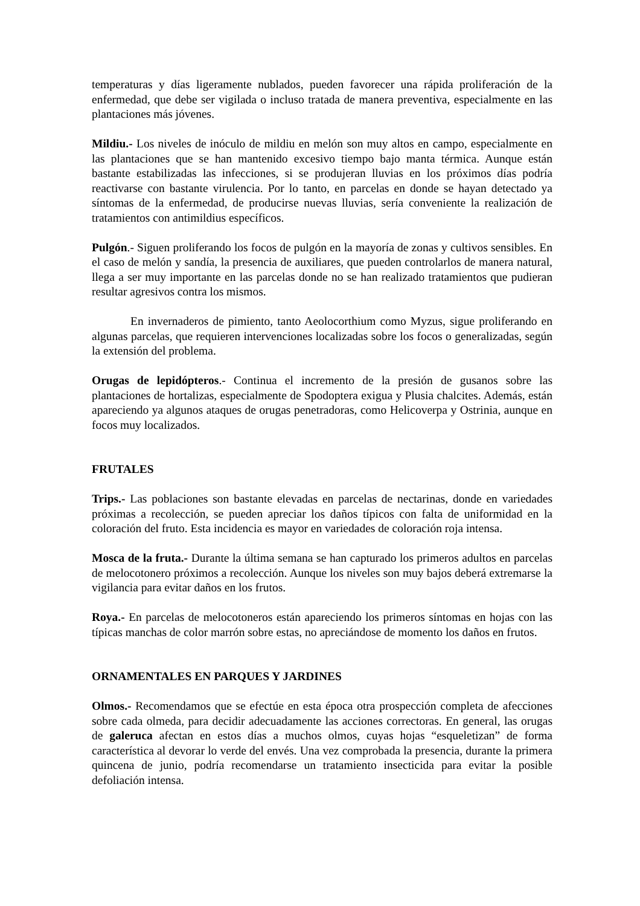temperaturas y días ligeramente nublados, pueden favorecer una rápida proliferación de la enfermedad, que debe ser vigilada o incluso tratada de manera preventiva, especialmente en las plantaciones más jóvenes.
Mildiu.- Los niveles de inóculo de mildiu en melón son muy altos en campo, especialmente en las plantaciones que se han mantenido excesivo tiempo bajo manta térmica. Aunque están bastante estabilizadas las infecciones, si se produjeran lluvias en los próximos días podría reactivarse con bastante virulencia. Por lo tanto, en parcelas en donde se hayan detectado ya síntomas de la enfermedad, de producirse nuevas lluvias, sería conveniente la realización de tratamientos con antimildius específicos.
Pulgón.- Siguen proliferando los focos de pulgón en la mayoría de zonas y cultivos sensibles. En el caso de melón y sandía, la presencia de auxiliares, que pueden controlarlos de manera natural, llega a ser muy importante en las parcelas donde no se han realizado tratamientos que pudieran resultar agresivos contra los mismos.
En invernaderos de pimiento, tanto Aeolocorthium como Myzus, sigue proliferando en algunas parcelas, que requieren intervenciones localizadas sobre los focos o generalizadas, según la extensión del problema.
Orugas de lepidópteros.- Continua el incremento de la presión de gusanos sobre las plantaciones de hortalizas, especialmente de Spodoptera exigua y Plusia chalcites. Además, están apareciendo ya algunos ataques de orugas penetradoras, como Helicoverpa y Ostrinia, aunque en focos muy localizados.
FRUTALES
Trips.- Las poblaciones son bastante elevadas en parcelas de nectarinas, donde en variedades próximas a recolección, se pueden apreciar los daños típicos con falta de uniformidad en la coloración del fruto. Esta incidencia es mayor en variedades de coloración roja intensa.
Mosca de la fruta.- Durante la última semana se han capturado los primeros adultos en parcelas de melocotonero próximos a recolección. Aunque los niveles son muy bajos deberá extremarse la vigilancia para evitar daños en los frutos.
Roya.- En parcelas de melocotoneros están apareciendo los primeros síntomas en hojas con las típicas manchas de color marrón sobre estas, no apreciándose de momento los daños en frutos.
ORNAMENTALES EN PARQUES Y JARDINES
Olmos.- Recomendamos que se efectúe en esta época otra prospección completa de afecciones sobre cada olmeda, para decidir adecuadamente las acciones correctoras. En general, las orugas de galeruca afectan en estos días a muchos olmos, cuyas hojas “esqueletizan” de forma característica al devorar lo verde del envés. Una vez comprobada la presencia, durante la primera quincena de junio, podría recomendarse un tratamiento insecticida para evitar la posible defoliación intensa.